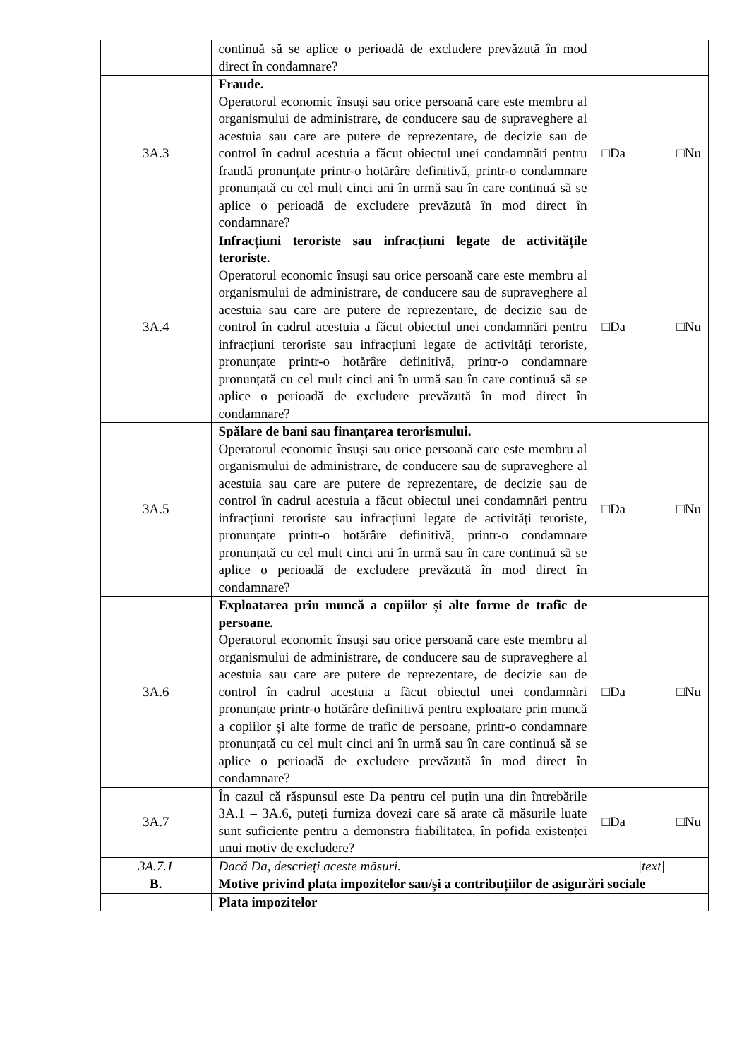| | continuă să se aplice o perioadă de excludere prevăzută în mod direct în condamnare? | |
| 3A.3 | Fraude. Operatorul economic însuși sau orice persoană care este membru al organismului de administrare, de conducere sau de supraveghere al acestuia sau care are putere de reprezentare, de decizie sau de control în cadrul acestuia a făcut obiectul unei condamnări pentru fraudă pronunțate printr-o hotărâre definitivă, printr-o condamnare pronunțată cu cel mult cinci ani în urmă sau în care continuă să se aplice o perioadă de excludere prevăzută în mod direct în condamnare? | □Da □Nu |
| 3A.4 | Infracțiuni teroriste sau infracțiuni legate de activitățile teroriste. Operatorul economic însuși sau orice persoană care este membru al organismului de administrare, de conducere sau de supraveghere al acestuia sau care are putere de reprezentare, de decizie sau de control în cadrul acestuia a făcut obiectul unei condamnări pentru infracțiuni teroriste sau infracțiuni legate de activități teroriste, pronunțate printr-o hotărâre definitivă, printr-o condamnare pronunțată cu cel mult cinci ani în urmă sau în care continuă să se aplice o perioadă de excludere prevăzută în mod direct în condamnare? | □Da □Nu |
| 3A.5 | Spălare de bani sau finanțarea terorismului. Operatorul economic însuși sau orice persoană care este membru al organismului de administrare, de conducere sau de supraveghere al acestuia sau care are putere de reprezentare, de decizie sau de control în cadrul acestuia a făcut obiectul unei condamnări pentru infracțiuni teroriste sau infracțiuni legate de activități teroriste, pronunțate printr-o hotărâre definitivă, printr-o condamnare pronunțată cu cel mult cinci ani în urmă sau în care continuă să se aplice o perioadă de excludere prevăzută în mod direct în condamnare? | □Da □Nu |
| 3A.6 | Exploatarea prin muncă a copiilor și alte forme de trafic de persoane. Operatorul economic însuși sau orice persoană care este membru al organismului de administrare, de conducere sau de supraveghere al acestuia sau care are putere de reprezentare, de decizie sau de control în cadrul acestuia a făcut obiectul unei condamnări pronunțate printr-o hotărâre definitivă pentru exploatare prin muncă a copiilor și alte forme de trafic de persoane, printr-o condamnare pronunțată cu cel mult cinci ani în urmă sau în care continuă să se aplice o perioadă de excludere prevăzută în mod direct în condamnare? | □Da □Nu |
| 3A.7 | În cazul că răspunsul este Da pentru cel puțin una din întrebările 3A.1 – 3A.6, puteți furniza dovezi care să arate că măsurile luate sunt suficiente pentru a demonstra fiabilitatea, în pofida existenței unui motiv de excludere? | □Da □Nu |
| 3A.7.1 | Dacă Da, descrieți aceste măsuri. | /text/ |
| B. | Motive privind plata impozitelor sau/și a contribuțiilor de asigurări sociale | |
| | Plata impozitelor | |